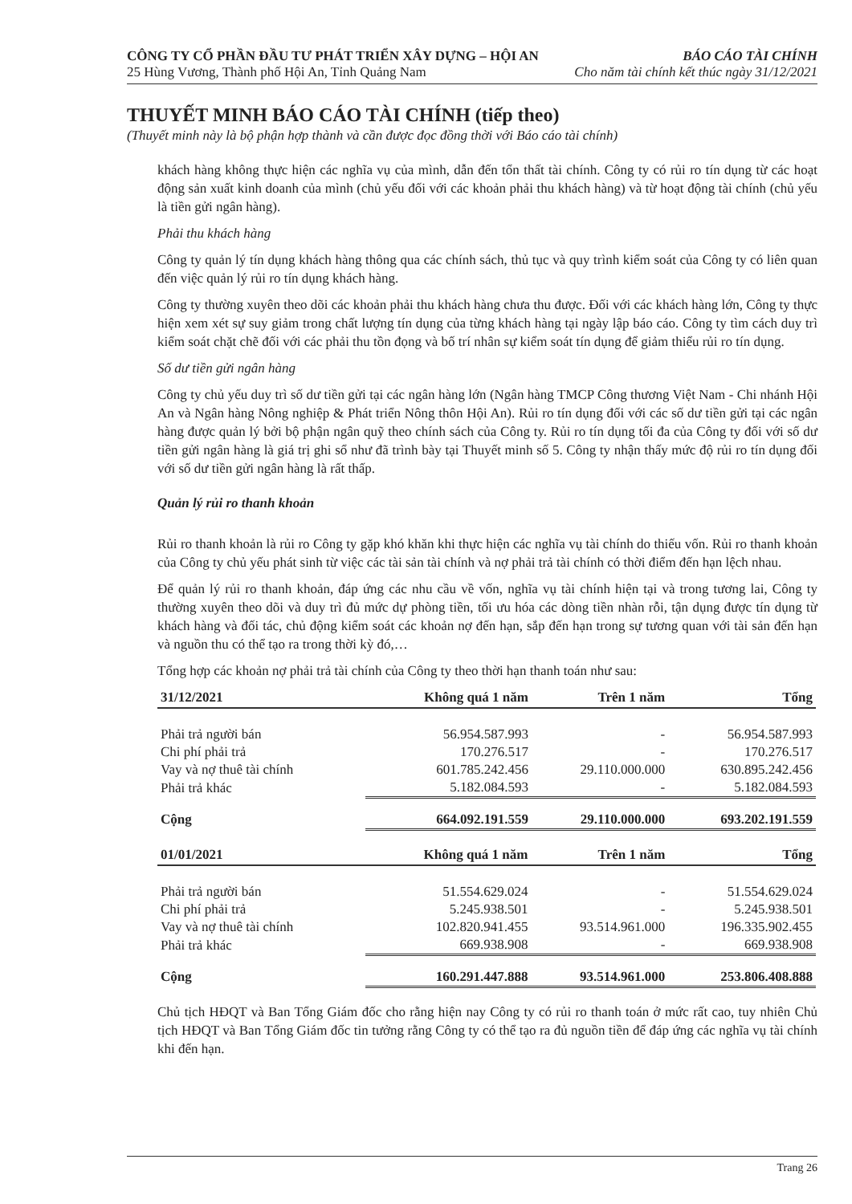CÔNG TY CỔ PHẦN ĐẦU TƯ PHÁT TRIỂN XÂY DỰNG – HỘI AN BÁO CÁO TÀI CHÍNH
25 Hùng Vương, Thành phố Hội An, Tỉnh Quảng Nam Cho năm tài chính kết thúc ngày 31/12/2021
THUYẾT MINH BÁO CÁO TÀI CHÍNH (tiếp theo)
(Thuyết minh này là bộ phận hợp thành và cần được đọc đồng thời với Báo cáo tài chính)
khách hàng không thực hiện các nghĩa vụ của mình, dẫn đến tổn thất tài chính. Công ty có rủi ro tín dụng từ các hoạt động sản xuất kinh doanh của mình (chủ yếu đối với các khoản phải thu khách hàng) và từ hoạt động tài chính (chủ yếu là tiền gửi ngân hàng).
Phải thu khách hàng
Công ty quản lý tín dụng khách hàng thông qua các chính sách, thủ tục và quy trình kiểm soát của Công ty có liên quan đến việc quản lý rủi ro tín dụng khách hàng.
Công ty thường xuyên theo dõi các khoản phải thu khách hàng chưa thu được. Đối với các khách hàng lớn, Công ty thực hiện xem xét sự suy giảm trong chất lượng tín dụng của từng khách hàng tại ngày lập báo cáo. Công ty tìm cách duy trì kiểm soát chặt chẽ đối với các phải thu tồn đọng và bố trí nhân sự kiểm soát tín dụng để giảm thiểu rủi ro tín dụng.
Số dư tiền gửi ngân hàng
Công ty chủ yếu duy trì số dư tiền gửi tại các ngân hàng lớn (Ngân hàng TMCP Công thương Việt Nam - Chi nhánh Hội An và Ngân hàng Nông nghiệp & Phát triển Nông thôn Hội An). Rủi ro tín dụng đối với các số dư tiền gửi tại các ngân hàng được quản lý bởi bộ phận ngân quỹ theo chính sách của Công ty. Rủi ro tín dụng tối đa của Công ty đối với số dư tiền gửi ngân hàng là giá trị ghi sổ như đã trình bày tại Thuyết minh số 5. Công ty nhận thấy mức độ rủi ro tín dụng đối với số dư tiền gửi ngân hàng là rất thấp.
Quản lý rủi ro thanh khoản
Rủi ro thanh khoản là rủi ro Công ty gặp khó khăn khi thực hiện các nghĩa vụ tài chính do thiếu vốn. Rủi ro thanh khoản của Công ty chủ yếu phát sinh từ việc các tài sản tài chính và nợ phải trả tài chính có thời điểm đến hạn lệch nhau.
Để quản lý rủi ro thanh khoản, đáp ứng các nhu cầu về vốn, nghĩa vụ tài chính hiện tại và trong tương lai, Công ty thường xuyên theo dõi và duy trì đủ mức dự phòng tiền, tối ưu hóa các dòng tiền nhàn rỗi, tận dụng được tín dụng từ khách hàng và đối tác, chủ động kiểm soát các khoản nợ đến hạn, sắp đến hạn trong sự tương quan với tài sản đến hạn và nguồn thu có thể tạo ra trong thời kỳ đó,…
Tổng hợp các khoản nợ phải trả tài chính của Công ty theo thời hạn thanh toán như sau:
| 31/12/2021 | Không quá 1 năm | Trên 1 năm | Tổng |
| --- | --- | --- | --- |
| Phải trả người bán | 56.954.587.993 | - | 56.954.587.993 |
| Chi phí phải trả | 170.276.517 | - | 170.276.517 |
| Vay và nợ thuê tài chính | 601.785.242.456 | 29.110.000.000 | 630.895.242.456 |
| Phải trả khác | 5.182.084.593 | - | 5.182.084.593 |
| Cộng | 664.092.191.559 | 29.110.000.000 | 693.202.191.559 |
| 01/01/2021 | Không quá 1 năm | Trên 1 năm | Tổng |
| --- | --- | --- | --- |
| Phải trả người bán | 51.554.629.024 | - | 51.554.629.024 |
| Chi phí phải trả | 5.245.938.501 | - | 5.245.938.501 |
| Vay và nợ thuê tài chính | 102.820.941.455 | 93.514.961.000 | 196.335.902.455 |
| Phải trả khác | 669.938.908 | - | 669.938.908 |
| Cộng | 160.291.447.888 | 93.514.961.000 | 253.806.408.888 |
Chủ tịch HĐQT và Ban Tổng Giám đốc cho rằng hiện nay Công ty có rủi ro thanh toán ở mức rất cao, tuy nhiên Chủ tịch HĐQT và Ban Tổng Giám đốc tin tưởng rằng Công ty có thể tạo ra đủ nguồn tiền để đáp ứng các nghĩa vụ tài chính khi đến hạn.
Trang 26